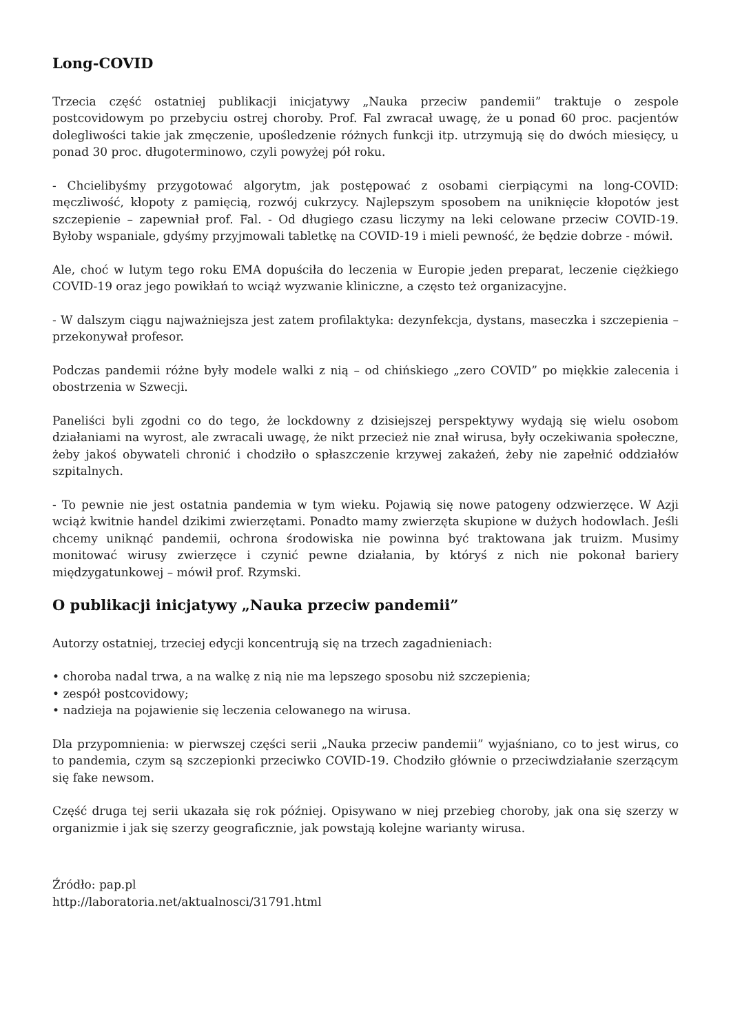Long-COVID
Trzecia część ostatniej publikacji inicjatywy „Nauka przeciw pandemii” traktuje o zespole postcovidowym po przebyciu ostrej choroby. Prof. Fal zwracał uwagę, że u ponad 60 proc. pacjentów dolegliwości takie jak zmęczenie, upośledzenie różnych funkcji itp. utrzymują się do dwóch miesięcy, u ponad 30 proc. długoterminowo, czyli powyżej pół roku.
- Chcielibyśmy przygotować algorytm, jak postępować z osobami cierpiącymi na long-COVID: męczliwość, kłopoty z pamięcią, rozwój cukrzycy. Najlepszym sposobem na uniknięcie kłopotów jest szczepienie – zapewniał prof. Fal. - Od długiego czasu liczymy na leki celowane przeciw COVID-19. Byłoby wspaniale, gdyśmy przyjmowali tabletkę na COVID-19 i mieli pewność, że będzie dobrze - mówił.
Ale, choć w lutym tego roku EMA dopuściła do leczenia w Europie jeden preparat, leczenie ciężkiego COVID-19 oraz jego powikłań to wciąż wyzwanie kliniczne, a często też organizacyjne.
- W dalszym ciągu najważniejsza jest zatem profilaktyka: dezynfekcja, dystans, maseczka i szczepienia – przekonywał profesor.
Podczas pandemii różne były modele walki z nią – od chińskiego „zero COVID” po miękkie zalecenia i obostrzenia w Szwecji.
Paneliści byli zgodni co do tego, że lockdowny z dzisiejszej perspektywy wydają się wielu osobom działaniami na wyrost, ale zwracali uwagę, że nikt przecież nie znał wirusa, były oczekiwania społeczne, żeby jakoś obywateli chronić i chodziło o spłaszczenie krzywej zakażeń, żeby nie zapełnić oddziałów szpitalnych.
- To pewnie nie jest ostatnia pandemia w tym wieku. Pojawią się nowe patogeny odzwierzęce. W Azji wciąż kwitnie handel dzikimi zwierzętami. Ponadto mamy zwierzęta skupione w dużych hodowlach. Jeśli chcemy uniknąć pandemii, ochrona środowiska nie powinna być traktowana jak truizm. Musimy monitować wirusy zwierzęce i czynić pewne działania, by któryś z nich nie pokonał bariery międzygatunkowej – mówił prof. Rzymski.
O publikacji inicjatywy „Nauka przeciw pandemii”
Autorzy ostatniej, trzeciej edycji koncentrują się na trzech zagadnieniach:
• choroba nadal trwa, a na walkę z nią nie ma lepszego sposobu niż szczepienia;
• zespół postcovidowy;
• nadzieja na pojawienie się leczenia celowanego na wirusa.
Dla przypomnienia: w pierwszej części serii „Nauka przeciw pandemii” wyjaśniano, co to jest wirus, co to pandemia, czym są szczepionki przeciwko COVID-19. Chodziło głównie o przeciwdziałanie szerzącym się fake newsom.
Część druga tej serii ukazała się rok później. Opisywano w niej przebieg choroby, jak ona się szerzy w organizmie i jak się szerzy geograficznie, jak powstają kolejne warianty wirusa.
Źródło: pap.pl
http://laboratoria.net/aktualnosci/31791.html